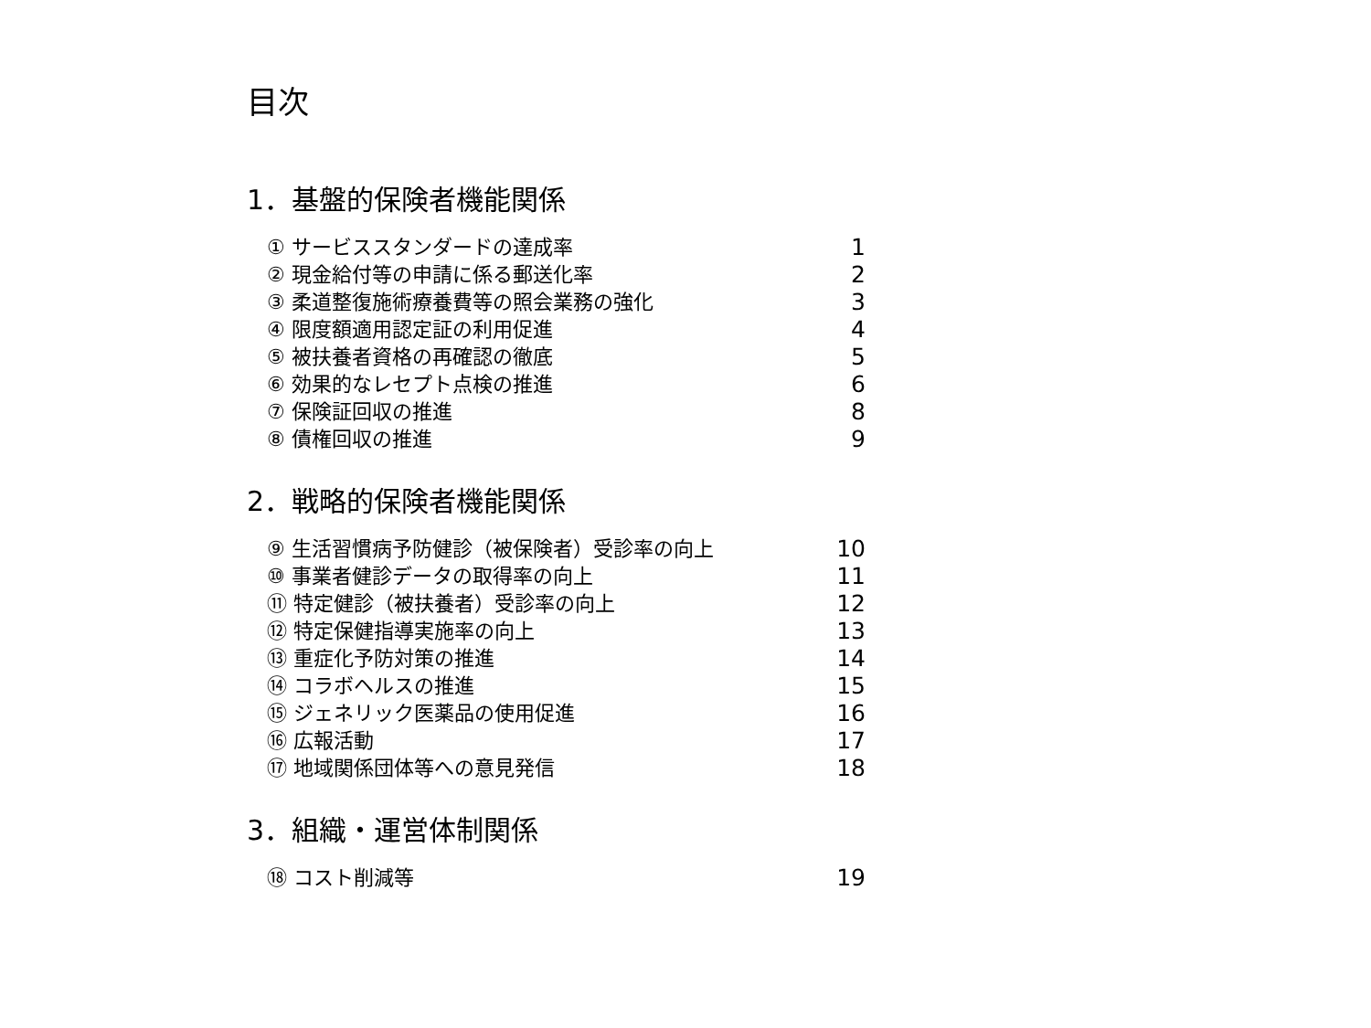目次
1．基盤的保険者機能関係
| ① サービススタンダードの達成率 | 1 |
| ② 現金給付等の申請に係る郵送化率 | 2 |
| ③ 柔道整復施術療養費等の照会業務の強化 | 3 |
| ④ 限度額適用認定証の利用促進 | 4 |
| ⑤ 被扶養者資格の再確認の徹底 | 5 |
| ⑥ 効果的なレセプト点検の推進 | 6 |
| ⑦ 保険証回収の推進 | 8 |
| ⑧ 債権回収の推進 | 9 |
2．戦略的保険者機能関係
| ⑨ 生活習慣病予防健診（被保険者）受診率の向上 | 10 |
| ⑩ 事業者健診データの取得率の向上 | 11 |
| ⑪ 特定健診（被扶養者）受診率の向上 | 12 |
| ⑫ 特定保健指導実施率の向上 | 13 |
| ⑬ 重症化予防対策の推進 | 14 |
| ⑭ コラボヘルスの推進 | 15 |
| ⑮ ジェネリック医薬品の使用促進 | 16 |
| ⑯ 広報活動 | 17 |
| ⑰ 地域関係団体等への意見発信 | 18 |
3．組織・運営体制関係
| ⑱ コスト削減等 | 19 |